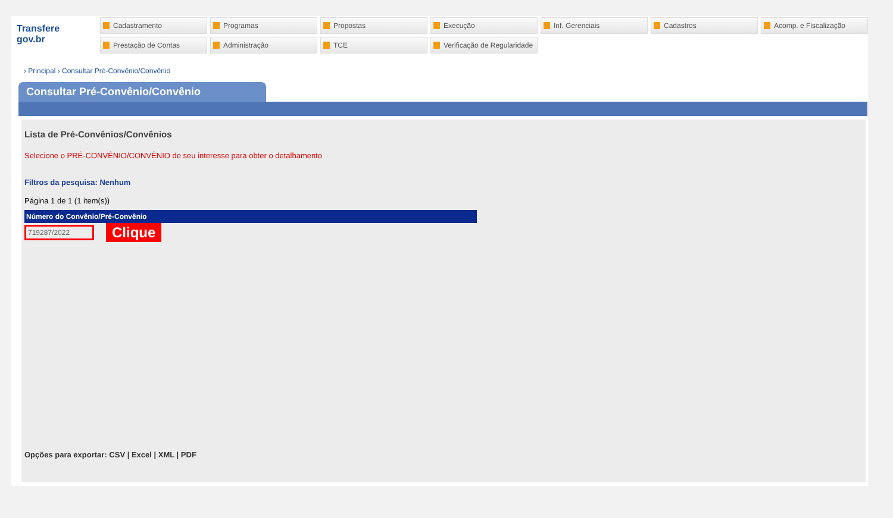Transfere
gov.br
Cadastramento
Programas
Propostas
Execução
Inf. Gerenciais
Cadastros
Acomp. e Fiscalização
Prestação de Contas
Administração
TCE
Verificação de Regularidade
› Principal › Consultar Pré-Convênio/Convênio
Consultar Pré-Convênio/Convênio
Lista de Pré-Convênios/Convênios
Selecione o PRÉ-CONVÊNIO/CONVÊNIO de seu interesse para obter o detalhamento
Filtros da pesquisa: Nenhum
Página 1 de 1 (1 item(s))
| Número do Convênio/Pré-Convênio |
| --- |
| 719287/2022 |
Clique
Opções para exportar: CSV | Excel | XML | PDF